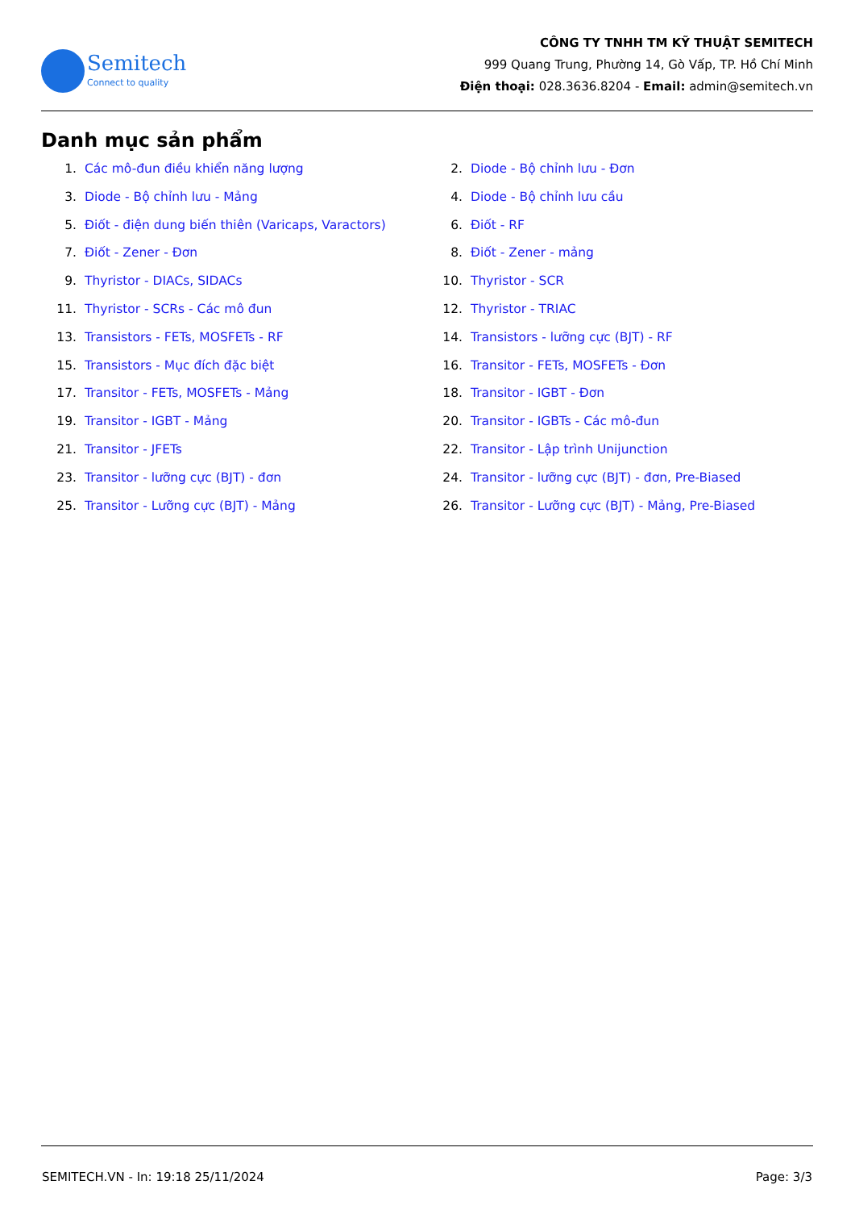Semitech
Connect to quality
CÔNG TY TNHH TM KỸ THUẬT SEMITECH
999 Quang Trung, Phường 14, Gò Vấp, TP. Hồ Chí Minh
Điện thoại: 028.3636.8204 - Email: admin@semitech.vn
Danh mục sản phẩm
1. Các mô-đun điều khiển năng lượng
2. Diode - Bộ chỉnh lưu - Đơn
3. Diode - Bộ chỉnh lưu - Mảng
4. Diode - Bộ chỉnh lưu cầu
5. Điốt - điện dung biến thiên (Varicaps, Varactors)
6. Điốt - RF
7. Điốt - Zener - Đơn
8. Điốt - Zener - mảng
9. Thyristor - DIACs, SIDACs
10. Thyristor - SCR
11. Thyristor - SCRs - Các mô đun
12. Thyristor - TRIAC
13. Transistors - FETs, MOSFETs - RF
14. Transistors - lưỡng cực (BJT) - RF
15. Transistors - Mục đích đặc biệt
16. Transitor - FETs, MOSFETs - Đơn
17. Transitor - FETs, MOSFETs - Mảng
18. Transitor - IGBT - Đơn
19. Transitor - IGBT - Mảng
20. Transitor - IGBTs - Các mô-đun
21. Transitor - JFETs
22. Transitor - Lập trình Unijunction
23. Transitor - lưỡng cực (BJT) - đơn
24. Transitor - lưỡng cực (BJT) - đơn, Pre-Biased
25. Transitor - Lưỡng cực (BJT) - Mảng
26. Transitor - Lưỡng cực (BJT) - Mảng, Pre-Biased
SEMITECH.VN - In: 19:18 25/11/2024 Page: 3/3